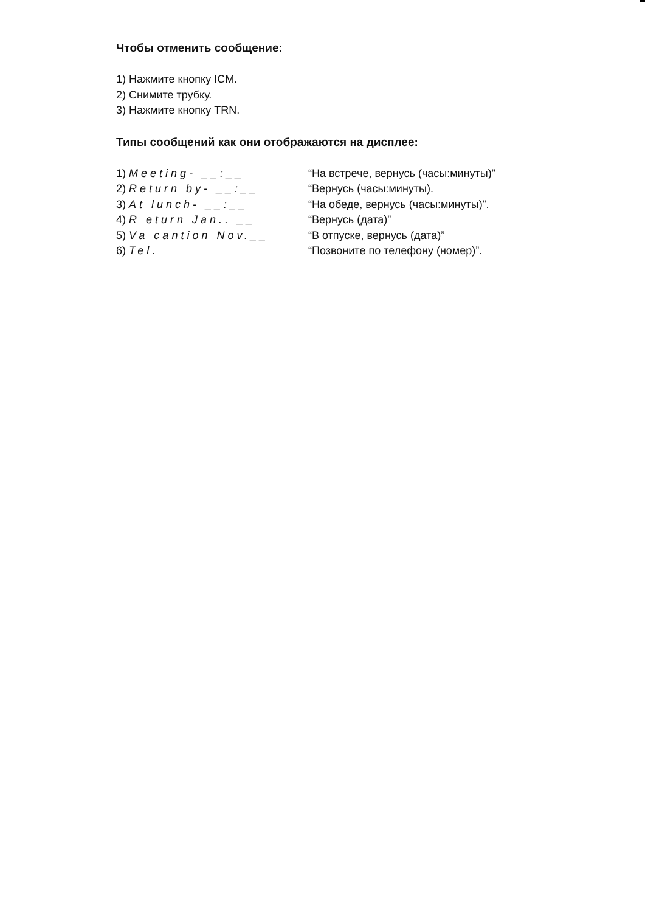Чтобы отменить сообщение:
1) Нажмите кнопку ICM.
2) Снимите трубку.
3) Нажмите кнопку TRN.
Типы сообщений как они отображаются на дисплее:
| 1) Meeting- __:__ | “На встрече, вернусь (часы:минуты)” |
| 2) Return by- __:__ | “Вернусь (часы:минуты). |
| 3) At lunch- __:__ | “На обеде, вернусь (часы:минуты)”. |
| 4) R eturn Jan.. __ | “Вернусь (дата)” |
| 5) Va cantion Nov.__ | “В отпуске, вернусь (дата)” |
| 6) Tel. | “Позвоните по телефону (номер)”. |